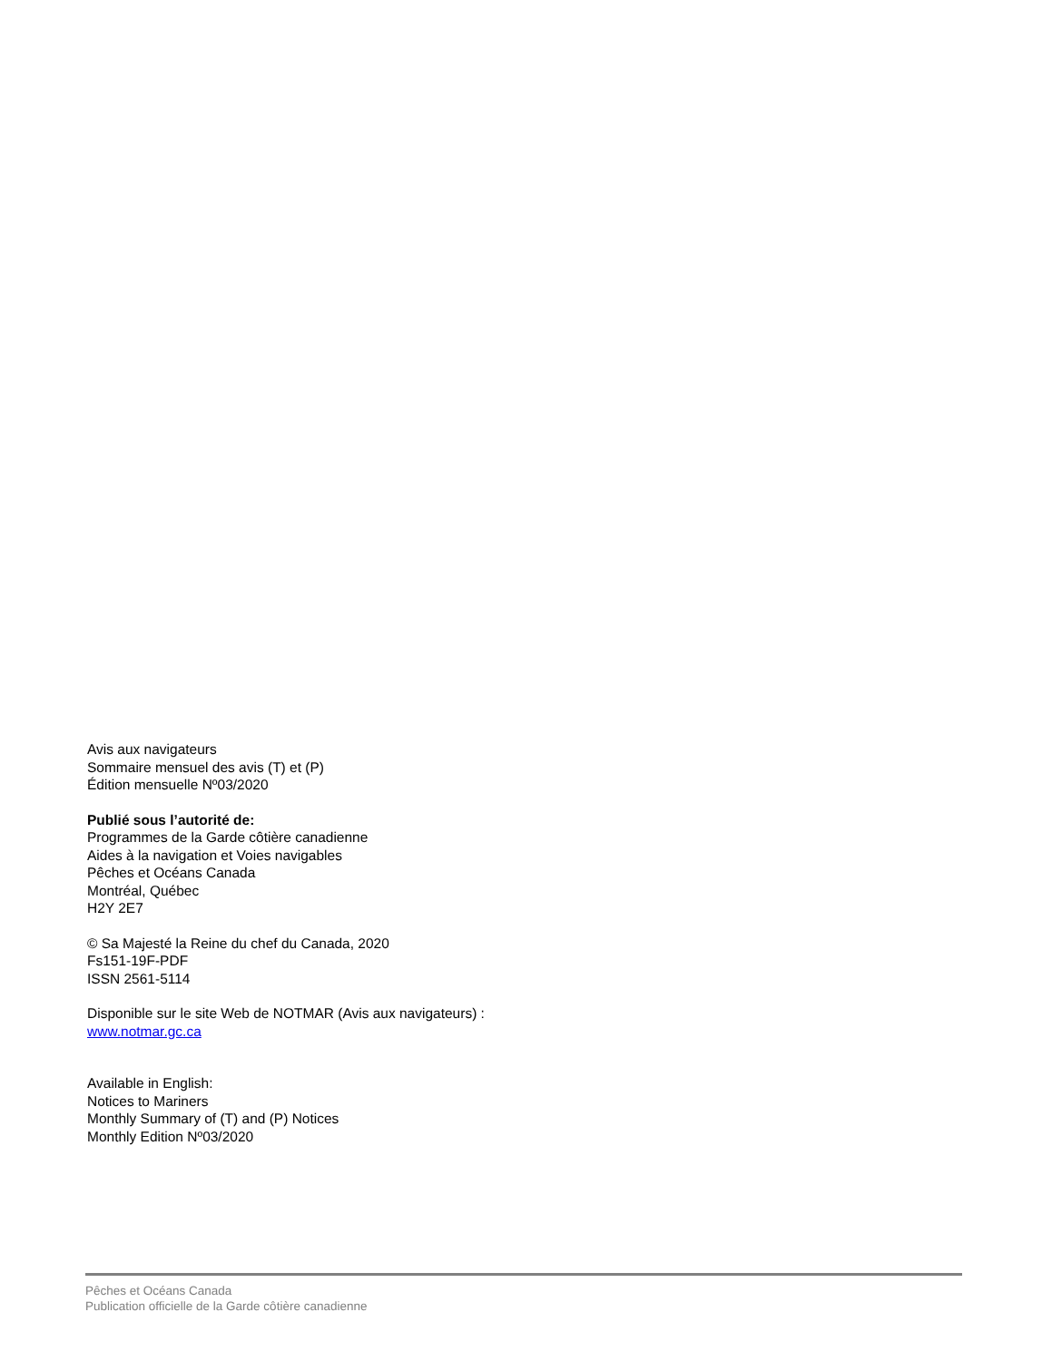Avis aux navigateurs
Sommaire mensuel des avis (T) et (P)
Édition mensuelle Nº03/2020
Publié sous l’autorité de:
Programmes de la Garde côtière canadienne
Aides à la navigation et Voies navigables
Pêches et Océans Canada
Montréal, Québec
H2Y 2E7
© Sa Majesté la Reine du chef du Canada, 2020
Fs151-19F-PDF
ISSN 2561-5114
Disponible sur le site Web de NOTMAR (Avis aux navigateurs) :
www.notmar.gc.ca
Available in English:
Notices to Mariners
Monthly Summary of (T) and (P) Notices
Monthly Edition Nº03/2020
Pêches et Océans Canada
Publication officielle de la Garde côtière canadienne